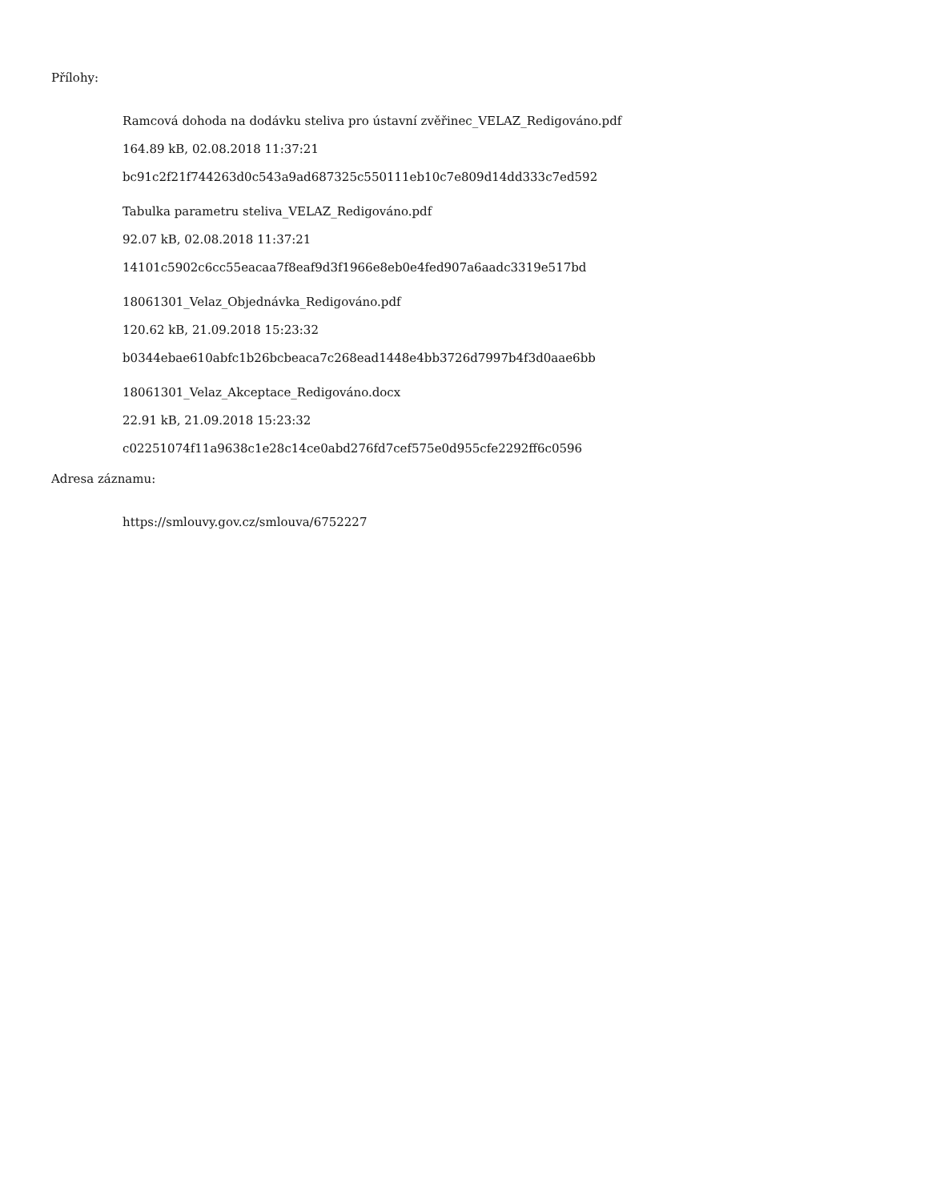Přílohy:
Ramcová dohoda na dodávku steliva pro ústavní zvěřinec_VELAZ_Redigováno.pdf
164.89 kB, 02.08.2018 11:37:21
bc91c2f21f744263d0c543a9ad687325c550111eb10c7e809d14dd333c7ed592
Tabulka parametru steliva_VELAZ_Redigováno.pdf
92.07 kB, 02.08.2018 11:37:21
14101c5902c6cc55eacaa7f8eaf9d3f1966e8eb0e4fed907a6aadc3319e517bd
18061301_Velaz_Objednávka_Redigováno.pdf
120.62 kB, 21.09.2018 15:23:32
b0344ebae610abfc1b26bcbeaca7c268ead1448e4bb3726d7997b4f3d0aae6bb
18061301_Velaz_Akceptace_Redigováno.docx
22.91 kB, 21.09.2018 15:23:32
c02251074f11a9638c1e28c14ce0abd276fd7cef575e0d955cfe2292ff6c0596
Adresa záznamu:
https://smlouvy.gov.cz/smlouva/6752227